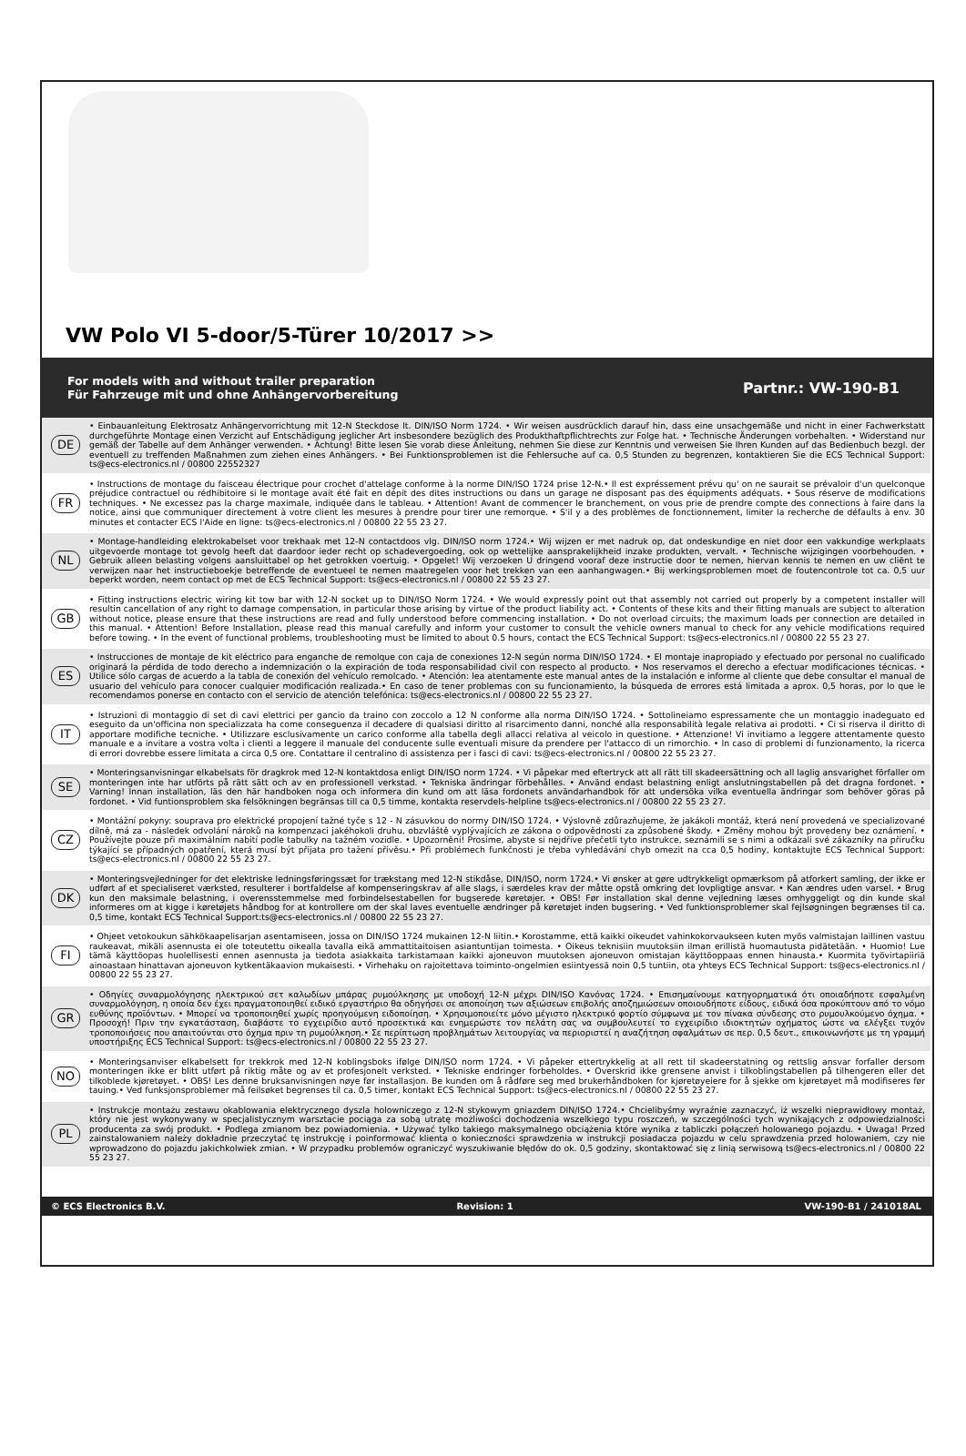VW Polo VI 5-door/5-Türer 10/2017 >>
For models with and without trailer preparation
Für Fahrzeuge mit und ohne Anhängervorbereitung
Partnr.: VW-190-B1
DE
• Einbauanleitung Elektrosatz Anhängervorrichtung mit 12-N Steckdose lt. DIN/ISO Norm 1724. • Wir weisen ausdrücklich darauf hin, dass eine unsachgemäße und nicht in einer Fachwerkstatt durchgeführte Montage einen Verzicht auf Entschädigung jeglicher Art insbesondere bezüglich des Produkthaftpflichtrechts zur Folge hat. • Technische Änderungen vorbehalten. • Widerstand nur gemäß der Tabelle auf dem Anhänger verwenden. • Achtung! Bitte lesen Sie vorab diese Anleitung, nehmen Sie diese zur Kenntnis und verweisen Sie Ihren Kunden auf das Bedienbuch bezgl. der eventuell zu treffenden Maßnahmen zum ziehen eines Anhängers. • Bei Funktionsproblemen ist die Fehlersuche auf ca. 0,5 Stunden zu begrenzen, kontaktieren Sie die ECS Technical Support: ts@ecs-electronics.nl / 00800 22552327
FR
• Instructions de montage du faisceau électrique pour crochet d'attelage conforme à la norme DIN/ISO 1724 prise 12-N.• Il est expréssement prévu qu' on ne saurait se prévaloir d'un quelconque préjudice contractuel ou rédhibitoire si le montage avait été fait en dépit des dites instructions ou dans un garage ne disposant pas des équipments adéquats. • Sous réserve de modifications techniques. • Ne excessez pas la charge maximale, indiquée dans le tableau. • Attention! Avant de commencer le branchement, on vous prie de prendre compte des connections à faire dans la notice, ainsi que communiquer directement à votre client les mesures à prendre pour tirer une remorque. • S'il y a des problèmes de fonctionnement, limiter la recherche de défaults à env. 30 minutes et contacter ECS l'Aide en ligne: ts@ecs-electronics.nl / 00800 22 55 23 27.
NL
• Montage-handleiding elektrokabelset voor trekhaak met 12-N contactdoos vlg. DIN/ISO norm 1724.• Wij wijzen er met nadruk op, dat ondeskundige en niet door een vakkundige werkplaats uitgevoerde montage tot gevolg heeft dat daardoor ieder recht op schadevergoeding, ook op wettelijke aansprakelijkheid inzake produkten, vervalt. • Technische wijzigingen voorbehouden. • Gebruik alleen belasting volgens aansluittabel op het getrokken voertuig. • Opgelet! Wij verzoeken U dringend vooraf deze instructie door te nemen, hiervan kennis te nemen en uw cliënt te verwijzen naar het instructieboekje betreffende de eventueel te nemen maatregelen voor het trekken van een aanhangwagen.• Bij werkingsproblemen moet de foutencontrole tot ca. 0,5 uur beperkt worden, neem contact op met de ECS Technical Support: ts@ecs-electronics.nl / 00800 22 55 23 27.
GB
• Fitting instructions electric wiring kit tow bar with 12-N socket up to DIN/ISO Norm 1724. • We would expressly point out that assembly not carried out properly by a competent installer will resultin cancellation of any right to damage compensation, in particular those arising by virtue of the product liability act. • Contents of these kits and their fitting manuals are subject to alteration without notice, please ensure that these instructions are read and fully understood before commencing installation. • Do not overload circuits; the maximum loads per connection are detailed in this manual. • Attention! Before Installation, please read this manual carefully and inform your customer to consult the vehicle owners manual to check for any vehicle modifications required before towing. • In the event of functional problems, troubleshooting must be limited to about 0.5 hours, contact the ECS Technical Support: ts@ecs-electronics.nl / 00800 22 55 23 27.
ES
• Instrucciones de montaje de kit eléctrico para enganche de remolque con caja de conexiones 12-N según norma DIN/ISO 1724. • El montaje inapropiado y efectuado por personal no cualificado originará la pérdida de todo derecho a indemnización o la expiración de toda responsabilidad civil con respecto al producto. • Nos reservamos el derecho a efectuar modificaciones técnicas. • Utilice sólo cargas de acuerdo a la tabla de conexión del vehículo remolcado. • Atención: lea atentamente este manual antes de la instalación e informe al cliente que debe consultar el manual de usuario del vehículo para conocer cualquier modificación realizada.• En caso de tener problemas con su funcionamiento, la búsqueda de errores está limitada a aprox. 0,5 horas, por lo que le recomendamos ponerse en contacto con el servicio de atención telefónica: ts@ecs-electronics.nl / 00800 22 55 23 27.
IT
• Istruzioni di montaggio di set di cavi elettrici per gancio da traino con zoccolo a 12 N conforme alla norma DIN/ISO 1724. • Sottolineiamo espressamente che un montaggio inadeguato ed eseguito da un'officina non specializzata ha come conseguenza il decadere di qualsiasi diritto al risarcimento danni, nonché alla responsabilità legale relativa ai prodotti. • Ci si riserva il diritto di apportare modifiche tecniche. • Utilizzare esclusivamente un carico conforme alla tabella degli allacci relativa al veicolo in questione. • Attenzione! Vi invitiamo a leggere attentamente questo manuale e a invitare a vostra volta i clienti a leggere il manuale del conducente sulle eventuali misure da prendere per l'attacco di un rimorchio. • In caso di problemi di funzionamento, la ricerca di errori dovrebbe essere limitata a circa 0,5 ore. Contattare il centralino di assistenza per i fasci di cavi: ts@ecs-electronics.nl / 00800 22 55 23 27.
SE
• Monteringsanvisningar elkabelsats för dragkrok med 12-N kontaktdosa enligt DIN/ISO norm 1724. • Vi påpekar med eftertryck att all rätt till skadeersättning och all laglig ansvarighet förfaller om monteringen inte har utförts på rätt sätt och av en professionell verkstad. • Tekniska ändringar förbehålles. • Använd endast belastning enligt anslutningstabellen på det dragna fordonet. • Varning! Innan installation, läs den här handboken noga och informera din kund om att läsa fordonets användarhandbok för att undersöka vilka eventuella ändringar som behöver göras på fordonet. • Vid funtionsproblem ska felsökningen begränsas till ca 0,5 timme, kontakta reservdels-helpline ts@ecs-electronics.nl / 00800 22 55 23 27.
CZ
• Montážní pokyny: souprava pro elektrické propojení tažné tyče s 12 - N zásuvkou do normy DIN/ISO 1724. • Výslovně zdůrazňujeme, že jakákoli montáž, která není provedená ve specializované dílně, má za - následek odvolání nároků na kompenzaci jakéhokoli druhu, obzvláště vyplývajících ze zákona o odpovědnosti za způsobené škody. • Změny mohou být provedeny bez oznámení. • Používejte pouze při maximálním nabití podle tabulky na tažném vozidle. • Upozornění! Prosíme, abyste si nejdříve přečetli tyto instrukce, seznámili se s nimi a odkázali své zákazníky na příručku týkající se případných opatření, která musí být přijata pro tažení přívěsu.• Při problémech funkčnosti je třeba vyhledávání chyb omezit na cca 0,5 hodiny, kontaktujte ECS Technical Support: ts@ecs-electronics.nl / 00800 22 55 23 27.
DK
• Monteringsvejledninger for det elektriske ledningsføringssæt for trækstang med 12-N stikdåse, DIN/ISO, norm 1724.• Vi ønsker at gøre udtrykkeligt opmærksom på atforkert samling, der ikke er udført af et specialiseret værksted, resulterer i bortfaldelse af kompenseringskrav af alle slags, i særdeles krav der måtte opstå omkring det lovpligtige ansvar. • Kan ændres uden varsel. • Brug kun den maksimale belastning, i overensstemmelse med forbindelsestabellen for bugserede køretøjer. • OBS! Før installation skal denne vejledning læses omhyggeligt og din kunde skal informeres om at kigge i køretøjets håndbog for at kontrollere om der skal laves eventuelle ændringer på køretøjet inden bugsering. • Ved funktionsproblemer skal fejlsøgningen begrænses til ca. 0,5 time, kontakt ECS Technical Support:ts@ecs-electronics.nl / 00800 22 55 23 27.
FI
• Ohjeet vetokoukun sähkökaapelisarjan asentamiseen, jossa on DIN/ISO 1724 mukainen 12-N liitin.• Korostamme, että kaikki oikeudet vahinkokorvaukseen kuten myös valmistajan laillinen vastuu raukeavat, mikäli asennusta ei ole toteutettu oikealla tavalla eikä ammattitaitoisen asiantuntijan toimesta. • Oikeus teknisiin muutoksiin ilman erillistä huomautusta pidätetään. • Huomio! Lue tämä käyttöopas huolellisesti ennen asennusta ja tiedota asiakkaita tarkistamaan kaikki ajoneuvon muutoksen ajoneuvon omistajan käyttöoppaas ennen hinausta.• Kuormita työvirtapiiriä ainoastaan hinattavan ajoneuvon kytkentäkaavion mukaisesti. • Virhehaku on rajoitettava toiminto-ongelmien esiintyessä noin 0,5 tuntiin, ota yhteys ECS Technical Support: ts@ecs-electronics.nl / 00800 22 55 23 27.
GR
• Οδηγίες συναρμολόγησης ηλεκτρικού σετ καλωδίων μπάρας ρυμούλκησης με υποδοχή 12-N μέχρι DIN/ISO Κανόνας 1724. • Επισημαίνουμε κατηγορηματικά ότι οποιαδήποτε εσφαλμένη συναρμολόγηση, η οποία δεν έχει πραγματοποιηθεί ειδικό εργαστήριο θα οδηγήσει σε αποποίηση των αξιώσεων επιβολής αποζημιώσεων οποιουδήποτε είδους, ειδικά όσα προκύπτουν από το νόμο ευθύνης προϊόντων. • Μπορεί να τροποποιηθεί χωρίς προηγούμενη ειδοποίηση. • Χρησιμοποιείτε μόνο μέγιστο ηλεκτρικό φορτίο σύμφωνα με τον πίνακα σύνδεσης στο ρυμουλκούμενο όχημα. • Προσοχή! Πριν την εγκατάσταση, διαβάστε το εγχειρίδιο αυτό προσεκτικά και ενημερώστε τον πελάτη σας να συμβουλευτεί το εγχειρίδιο ιδιοκτητών οχήματος ώστε να ελέγξει τυχόν τροποποιήσεις που απαιτούνται στο όχημα πριν τη ρυμούλκηση.• Σε περίπτωση προβλημάτων λειτουργίας να περιοριστεί η αναζήτηση σφαλμάτων σε περ. 0,5 δευτ., επικοινωνήστε με τη γραμμή υποστήριξης ECS Technical Support: ts@ecs-electronics.nl / 00800 22 55 23 27.
NO
• Monteringsanviser elkabelsett for trekkrok med 12-N koblingsboks ifølge DIN/ISO norm 1724. • Vi påpeker ettertrykkelig at all rett til skadeerstatning og rettslig ansvar forfaller dersom monteringen ikke er blitt utført på riktig måte og av et profesjonelt verksted. • Tekniske endringer forbeholdes. • Overskrid ikke grensene anvist i tilkoblingstabellen på tilhengeren eller det tilkoblede kjøretøyet. • OBS! Les denne bruksanvisningen nøye før installasjon. Be kunden om å rådføre seg med brukerhåndboken for kjøretøyeiere for å sjekke om kjøretøyet må modifiseres før tauing.• Ved funksjonsproblemer må feilsøket begrenses til ca. 0,5 timer, kontakt ECS Technical Support: ts@ecs-electronics.nl / 00800 22 55 23 27.
PL
• Instrukcje montażu zestawu okablowania elektrycznego dyszla holowniczego z 12-N stykowym gniazdem DIN/ISO 1724.• Chcielibyśmy wyraźnie zaznaczyć, iż wszelki nieprawidłowy montaż, który nie jest wykonywany w specjalistycznym warsztacie pociąga za sobą utratę możliwości dochodzenia wszelkiego typu roszczeń, w szczególności tych wynikających z odpowiedzialności producenta za swój produkt. • Podlega zmianom bez powiadomienia. • Używać tylko takiego maksymalnego obciążenia które wynika z tabliczki połączeń holowanego pojazdu. • Uwaga! Przed zainstalowaniem należy dokładnie przeczytać tę instrukcję i poinformować klienta o konieczności sprawdzenia w instrukcji posiadacza pojazdu w celu sprawdzenia przed holowaniem, czy nie wprowadzono do pojazdu jakichkolwiek zmian. • W przypadku problemów ograniczyć wyszukiwanie błędów do ok. 0,5 godziny, skontaktować się z linią serwisową ts@ecs-electronics.nl / 00800 22 55 23 27.
© ECS Electronics B.V. Revision: 1 VW-190-B1 / 241018AL